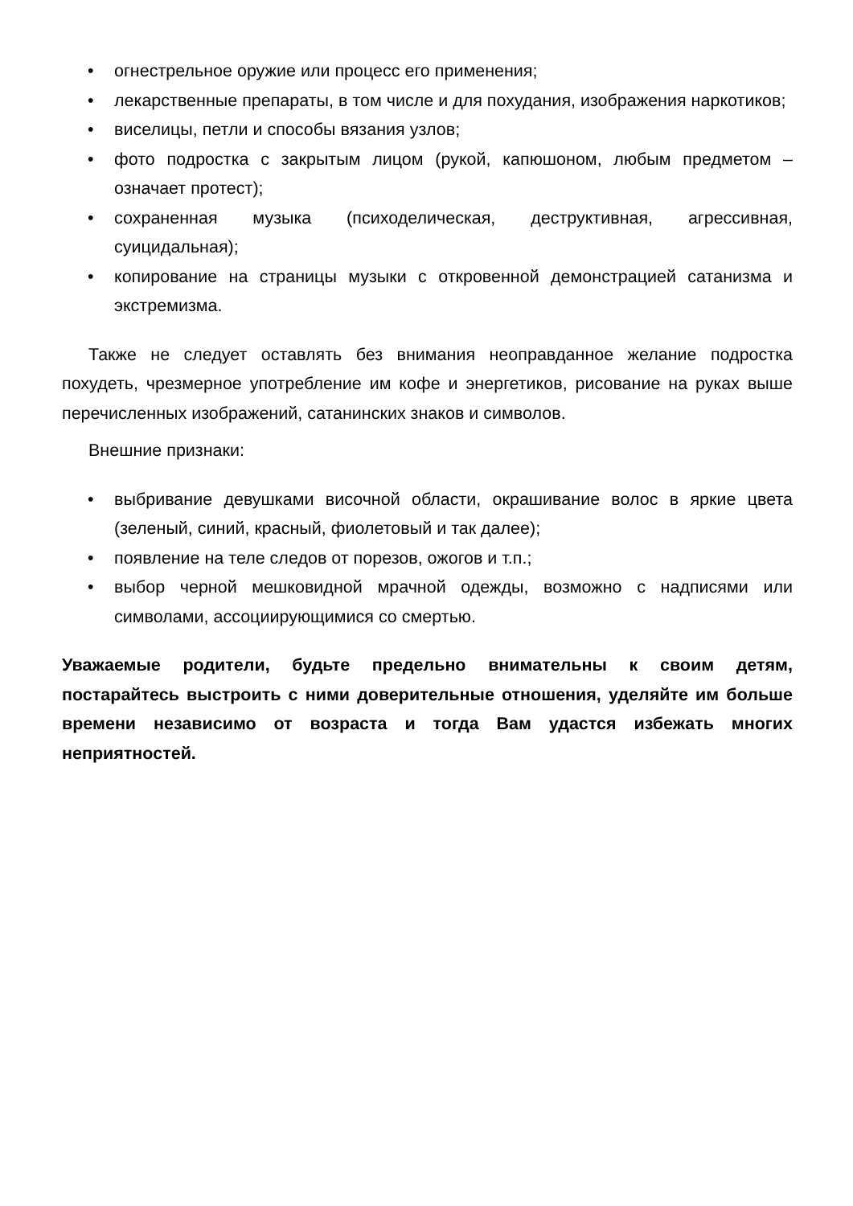• огнестрельное оружие или процесс его применения;
• лекарственные препараты, в том числе и для похудания, изображения наркотиков;
• виселицы, петли и способы вязания узлов;
• фото подростка с закрытым лицом (рукой, капюшоном, любым предметом – означает протест);
• сохраненная музыка (психоделическая, деструктивная, агрессивная, суицидальная);
• копирование на страницы музыки с откровенной демонстрацией сатанизма и экстремизма.
Также не следует оставлять без внимания неоправданное желание подростка похудеть, чрезмерное употребление им кофе и энергетиков, рисование на руках выше перечисленных изображений, сатанинских знаков и символов.
Внешние признаки:
• выбривание девушками височной области, окрашивание волос в яркие цвета (зеленый, синий, красный, фиолетовый и так далее);
• появление на теле следов от порезов, ожогов и т.п.;
• выбор черной мешковидной мрачной одежды, возможно с надписями или символами, ассоциирующимися со смертью.
Уважаемые родители, будьте предельно внимательны к своим детям, постарайтесь выстроить с ними доверительные отношения, уделяйте им больше времени независимо от возраста и тогда Вам удастся избежать многих неприятностей.